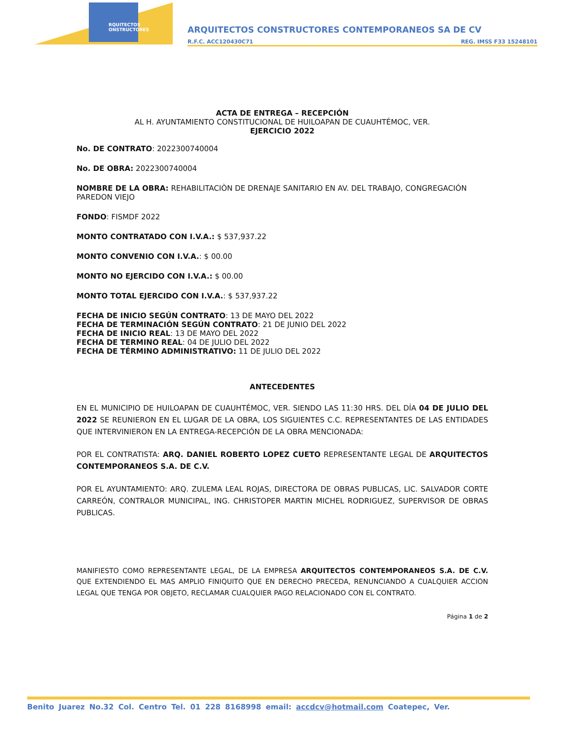RQUITECTOS
ONSTRUCTORES
ARQUITECTOS CONSTRUCTORES CONTEMPORANEOS SA DE CV
R.F.C. ACC120430C71 REG. IMSS F33 15248101
ACTA DE ENTREGA – RECEPCIÓN
AL H. AYUNTAMIENTO CONSTITUCIONAL DE HUILOAPAN DE CUAUHTÉMOC, VER.
EJERCICIO 2022
No. DE CONTRATO: 2022300740004
No. DE OBRA: 2022300740004
NOMBRE DE LA OBRA: REHABILITACIÒN DE DRENAJE SANITARIO EN AV. DEL TRABAJO, CONGREGACIÓN PAREDON VIEJO
FONDO: FISMDF 2022
MONTO CONTRATADO CON I.V.A.: $ 537,937.22
MONTO CONVENIO CON I.V.A.: $ 00.00
MONTO NO EJERCIDO CON I.V.A.: $ 00.00
MONTO TOTAL EJERCIDO CON I.V.A.: $ 537,937.22
FECHA DE INICIO SEGÚN CONTRATO: 13 DE MAYO DEL 2022
FECHA DE TERMINACIÓN SEGÚN CONTRATO: 21 DE JUNIO DEL 2022
FECHA DE INICIO REAL: 13 DE MAYO DEL 2022
FECHA DE TERMINO REAL: 04 DE JULIO DEL 2022
FECHA DE TÉRMINO ADMINISTRATIVO: 11 DE JULIO DEL 2022
ANTECEDENTES
EN EL MUNICIPIO DE HUILOAPAN DE CUAUHTÉMOC, VER. SIENDO LAS 11:30 HRS. DEL DÍA 04 DE JULIO DEL 2022 SE REUNIERON EN EL LUGAR DE LA OBRA, LOS SIGUIENTES C.C. REPRESENTANTES DE LAS ENTIDADES QUE INTERVINIERON EN LA ENTREGA-RECEPCIÓN DE LA OBRA MENCIONADA:
POR EL CONTRATISTA: ARQ. DANIEL ROBERTO LOPEZ CUETO REPRESENTANTE LEGAL DE ARQUITECTOS CONTEMPORANEOS S.A. DE C.V.
POR EL AYUNTAMIENTO: ARQ. ZULEMA LEAL ROJAS, DIRECTORA DE OBRAS PUBLICAS, LIC. SALVADOR CORTE CARREÓN, CONTRALOR MUNICIPAL, ING. CHRISTOPER MARTIN MICHEL RODRIGUEZ, SUPERVISOR DE OBRAS PUBLICAS.
MANIFIESTO COMO REPRESENTANTE LEGAL, DE LA EMPRESA ARQUITECTOS CONTEMPORANEOS S.A. DE C.V. QUE EXTENDIENDO EL MAS AMPLIO FINIQUITO QUE EN DERECHO PRECEDA, RENUNCIANDO A CUALQUIER ACCION LEGAL QUE TENGA POR OBJETO, RECLAMAR CUALQUIER PAGO RELACIONADO CON EL CONTRATO.
Página 1 de 2
Benito Juarez No.32 Col. Centro Tel. 01 228 8168998 email: accdcv@hotmail.com Coatepec, Ver.